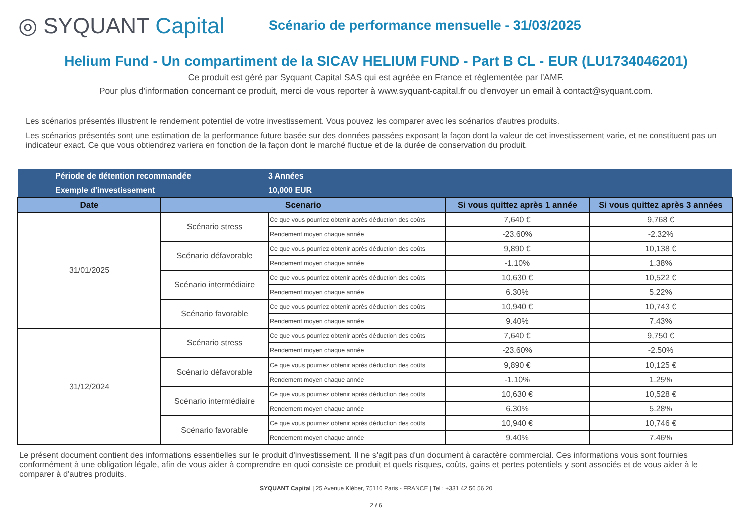◎ SYQUANT Capital
Scénario de performance mensuelle - 31/03/2025
Helium Fund - Un compartiment de la SICAV HELIUM FUND - Part B CL - EUR (LU1734046201)
Ce produit est géré par Syquant Capital SAS qui est agréée en France et réglementée par l'AMF.
Pour plus d'information concernant ce produit, merci de vous reporter à www.syquant-capital.fr ou d'envoyer un email à contact@syquant.com.
Les scénarios présentés illustrent le rendement potentiel de votre investissement. Vous pouvez les comparer avec les scénarios d'autres produits.
Les scénarios présentés sont une estimation de la performance future basée sur des données passées exposant la façon dont la valeur de cet investissement varie, et ne constituent pas un indicateur exact. Ce que vous obtiendrez variera en fonction de la façon dont le marché fluctue et de la durée de conservation du produit.
| Période de détention recommandée | | 3 Années | | |
| Exemple d'investissement | | 10,000 EUR | | |
| Date | Scenario | | Si vous quittez après 1 année | Si vous quittez après 3 années |
| 31/01/2025 | Scénario stress | Ce que vous pourriez obtenir après déduction des coûts | 7,640 € | 9,768 € |
| | | Rendement moyen chaque année | -23.60% | -2.32% |
| | Scénario défavorable | Ce que vous pourriez obtenir après déduction des coûts | 9,890 € | 10,138 € |
| | | Rendement moyen chaque année | -1.10% | 1.38% |
| | Scénario intermédiaire | Ce que vous pourriez obtenir après déduction des coûts | 10,630 € | 10,522 € |
| | | Rendement moyen chaque année | 6.30% | 5.22% |
| | Scénario favorable | Ce que vous pourriez obtenir après déduction des coûts | 10,940 € | 10,743 € |
| | | Rendement moyen chaque année | 9.40% | 7.43% |
| 31/12/2024 | Scénario stress | Ce que vous pourriez obtenir après déduction des coûts | 7,640 € | 9,750 € |
| | | Rendement moyen chaque année | -23.60% | -2.50% |
| | Scénario défavorable | Ce que vous pourriez obtenir après déduction des coûts | 9,890 € | 10,125 € |
| | | Rendement moyen chaque année | -1.10% | 1.25% |
| | Scénario intermédiaire | Ce que vous pourriez obtenir après déduction des coûts | 10,630 € | 10,528 € |
| | | Rendement moyen chaque année | 6.30% | 5.28% |
| | Scénario favorable | Ce que vous pourriez obtenir après déduction des coûts | 10,940 € | 10,746 € |
| | | Rendement moyen chaque année | 9.40% | 7.46% |
Le présent document contient des informations essentielles sur le produit d'investissement. Il ne s'agit pas d'un document à caractère commercial. Ces informations vous sont fournies conformément à une obligation légale, afin de vous aider à comprendre en quoi consiste ce produit et quels risques, coûts, gains et pertes potentiels y sont associés et de vous aider à le comparer à d'autres produits.
SYQUANT Capital | 25 Avenue Kléber, 75116 Paris - FRANCE | Tel : +331 42 56 56 20
2 / 6